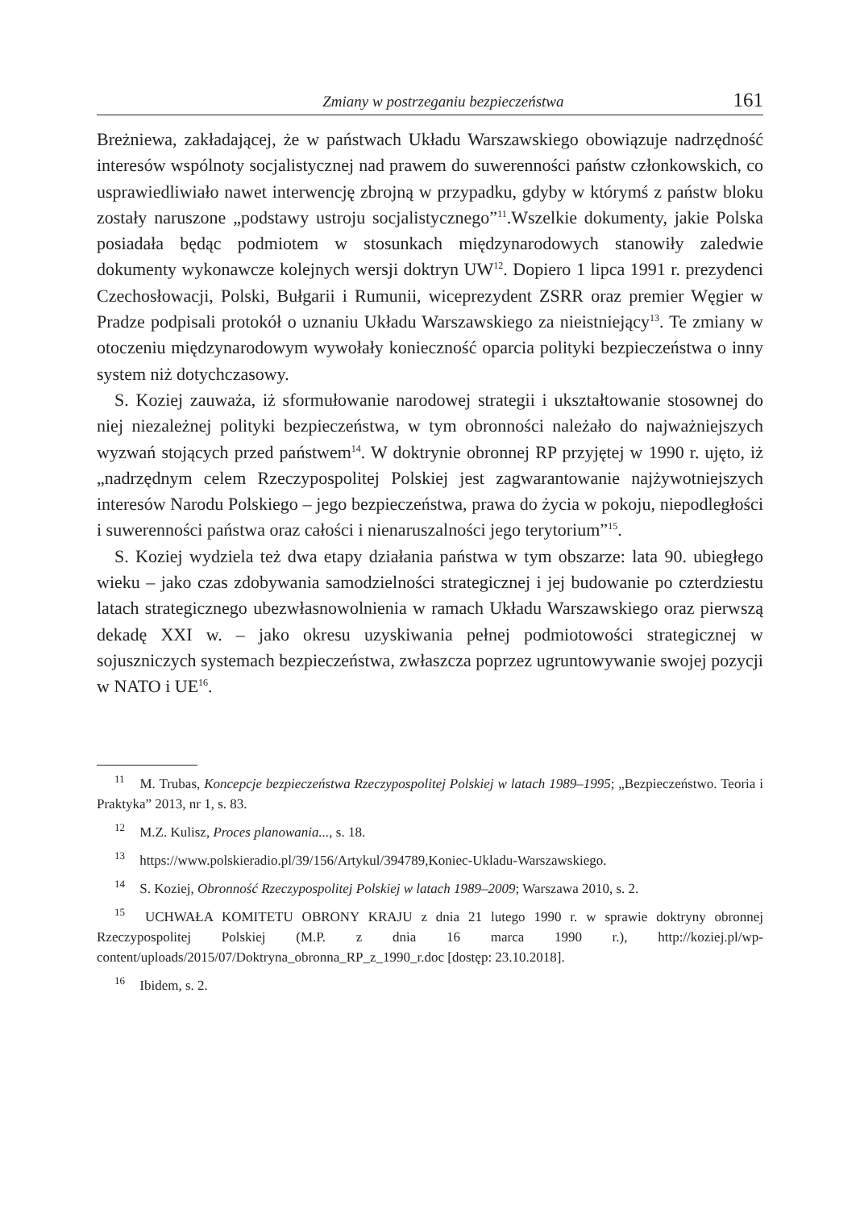Zmiany w postrzeganiu bezpieczeństwa 161
Breżniewa, zakładającej, że w państwach Układu Warszawskiego obowiązuje nadrzędność interesów wspólnoty socjalistycznej nad prawem do suwerenności państw członkowskich, co usprawiedliwiało nawet interwencję zbrojną w przypadku, gdyby w którymś z państw bloku zostały naruszone „podstawy ustroju socjalistycznego”<sup>11</sup>.Wszelkie dokumenty, jakie Polska posiadała będąc podmiotem w stosunkach międzynarodowych stanowiły zaledwie dokumenty wykonawcze kolejnych wersji doktryn UW<sup>12</sup>. Dopiero 1 lipca 1991 r. prezydenci Czechosłowacji, Polski, Bułgarii i Rumunii, wiceprezydent ZSRR oraz premier Węgier w Pradze podpisali protokół o uznaniu Układu Warszawskiego za nieistniejący<sup>13</sup>. Te zmiany w otoczeniu międzynarodowym wywołały konieczność oparcia polityki bezpieczeństwa o inny system niż dotychczasowy.
S. Koziej zauważa, iż sformułowanie narodowej strategii i ukształtowanie stosownej do niej niezależnej polityki bezpieczeństwa, w tym obronności należało do najważniejszych wyzwań stojących przed państwem<sup>14</sup>. W doktrynie obronnej RP przyjętej w 1990 r. ujęto, iż „nadrzędnym celem Rzeczypospolitej Polskiej jest zagwarantowanie najżywotniejszych interesów Narodu Polskiego – jego bezpieczeństwa, prawa do życia w pokoju, niepodległości i suwerenności państwa oraz całości i nienaruszalności jego terytorium”<sup>15</sup>.
S. Koziej wydziela też dwa etapy działania państwa w tym obszarze: lata 90. ubiegłego wieku – jako czas zdobywania samodzielności strategicznej i jej budowanie po czterdziestu latach strategicznego ubezwłasnowolnienia w ramach Układu Warszawskiego oraz pierwszą dekadę XXI w. – jako okresu uzyskiwania pełnej podmiotowości strategicznej w sojuszniczych systemach bezpieczeństwa, zwłaszcza poprzez ugruntowywanie swojej pozycji w NATO i UE<sup>16</sup>.
<sup>11</sup> M. Trubas, Koncepcje bezpieczeństwa Rzeczypospolitej Polskiej w latach 1989–1995; „Bezpieczeństwo. Teoria i Praktyka” 2013, nr 1, s. 83.
<sup>12</sup> M.Z. Kulisz, Proces planowania..., s. 18.
<sup>13</sup> https://www.polskieradio.pl/39/156/Artykul/394789,Koniec-Ukladu-Warszawskiego.
<sup>14</sup> S. Koziej, Obronność Rzeczypospolitej Polskiej w latach 1989–2009; Warszawa 2010, s. 2.
<sup>15</sup> UCHWAŁA KOMITETU OBRONY KRAJU z dnia 21 lutego 1990 r. w sprawie doktryny obronnej Rzeczypospolitej Polskiej (M.P. z dnia 16 marca 1990 r.), http://koziej.pl/wp-content/uploads/2015/07/Doktryna_obronna_RP_z_1990_r.doc [dostęp: 23.10.2018].
<sup>16</sup> Ibidem, s. 2.